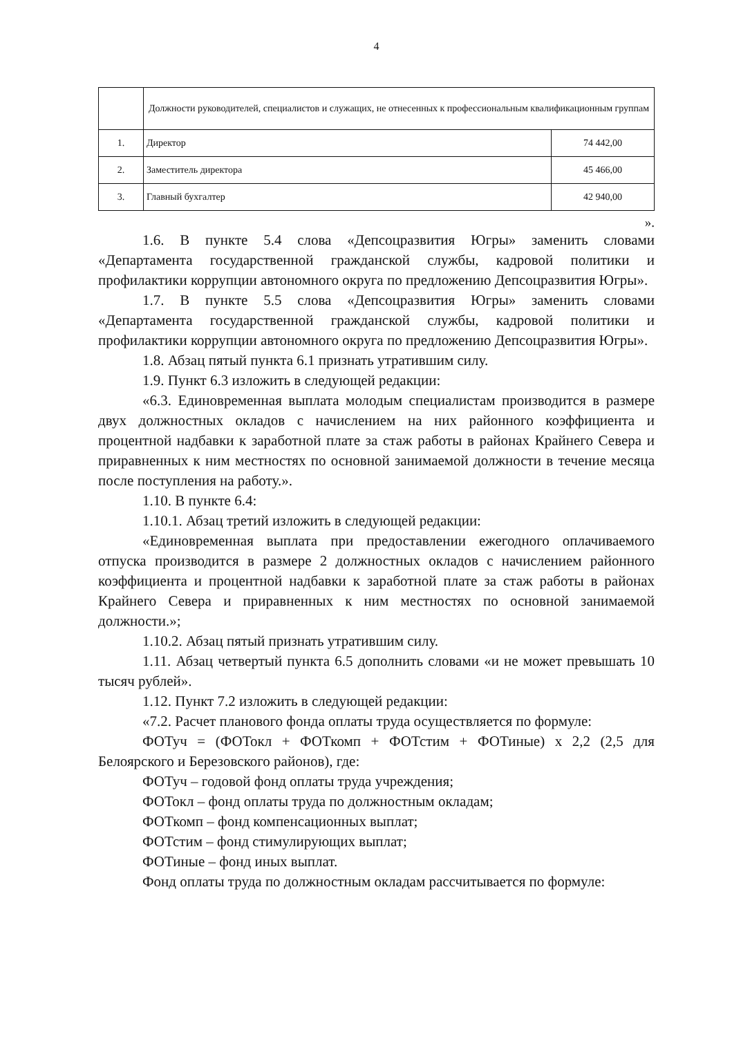4
| | Должности руководителей, специалистов и служащих, не отнесенных к профессиональным квалификационным группам | |
| --- | --- | --- |
| 1. | Директор | 74 442,00 |
| 2. | Заместитель директора | 45 466,00 |
| 3. | Главный бухгалтер | 42 940,00 |
».
1.6. В пункте 5.4 слова «Депсоцразвития Югры» заменить словами «Департамента государственной гражданской службы, кадровой политики и профилактики коррупции автономного округа по предложению Депсоцразвития Югры».
1.7. В пункте 5.5 слова «Депсоцразвития Югры» заменить словами «Департамента государственной гражданской службы, кадровой политики и профилактики коррупции автономного округа по предложению Депсоцразвития Югры».
1.8. Абзац пятый пункта 6.1 признать утратившим силу.
1.9. Пункт 6.3 изложить в следующей редакции:
«6.3. Единовременная выплата молодым специалистам производится в размере двух должностных окладов с начислением на них районного коэффициента и процентной надбавки к заработной плате за стаж работы в районах Крайнего Севера и приравненных к ним местностях по основной занимаемой должности в течение месяца после поступления на работу.».
1.10. В пункте 6.4:
1.10.1. Абзац третий изложить в следующей редакции:
«Единовременная выплата при предоставлении ежегодного оплачиваемого отпуска производится в размере 2 должностных окладов с начислением районного коэффициента и процентной надбавки к заработной плате за стаж работы в районах Крайнего Севера и приравненных к ним местностях по основной занимаемой должности.»;
1.10.2. Абзац пятый признать утратившим силу.
1.11. Абзац четвертый пункта 6.5 дополнить словами «и не может превышать 10 тысяч рублей».
1.12. Пункт 7.2 изложить в следующей редакции:
«7.2. Расчет планового фонда оплаты труда осуществляется по формуле:
ФОТуч = (ФОТокл + ФОТкомп + ФОТстим + ФОТиные) х 2,2 (2,5 для Белоярского и Березовского районов), где:
ФОТуч – годовой фонд оплаты труда учреждения;
ФОТокл – фонд оплаты труда по должностным окладам;
ФОТкомп – фонд компенсационных выплат;
ФОТстим – фонд стимулирующих выплат;
ФОТиные – фонд иных выплат.
Фонд оплаты труда по должностным окладам рассчитывается по формуле: